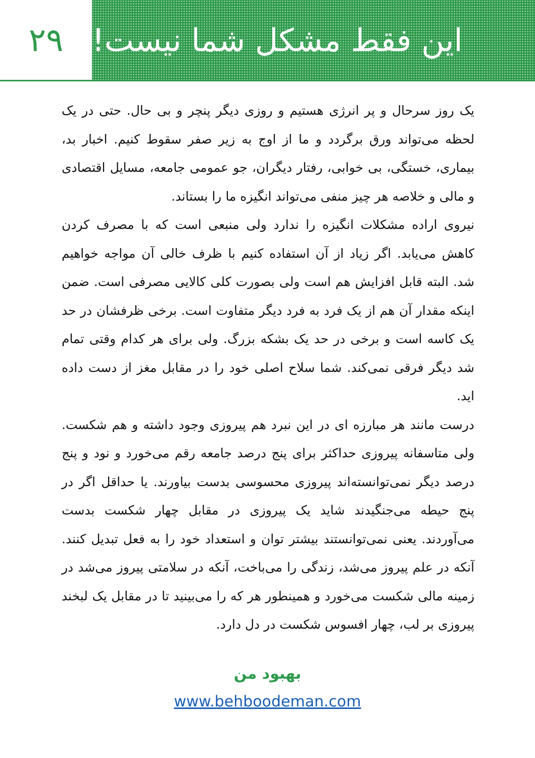۲۹ این فقط مشکل شما نیست!
یک روز سرحال و پر انرژی هستیم و روزی دیگر پنچر و بی حال. حتی در یک لحظه می‌تواند ورق برگردد و ما از اوج به زیر صفر سقوط کنیم. اخبار بد، بیماری، خستگی، بی خوابی، رفتار دیگران، جو عمومی جامعه، مسایل اقتصادی و مالی و خلاصه هر چیز منفی می‌تواند انگیزه ما را بستاند.
نیروی اراده مشکلات انگیزه را ندارد ولی منبعی است که با مصرف کردن کاهش می‌یابد. اگر زیاد از آن استفاده کنیم با ظرف خالی آن مواجه خواهیم شد. البته قابل افزایش هم است ولی بصورت کلی کالایی مصرفی است. ضمن اینکه مقدار آن هم از یک فرد به فرد دیگر متفاوت است. برخی ظرفشان در حد یک کاسه است و برخی در حد یک بشکه بزرگ. ولی برای هر کدام وقتی تمام شد دیگر فرقی نمی‌کند. شما سلاح اصلی خود را در مقابل مغز از دست داده اید.
درست مانند هر مبارزه ای در این نبرد هم پیروزی وجود داشته و هم شکست. ولی متاسفانه پیروزی حداکثر برای پنج درصد جامعه رقم می‌خورد و نود و پنج درصد دیگر نمی‌توانسته‌اند پیروزی محسوسی بدست بیاورند. یا حداقل اگر در پنج حیطه می‌جنگیدند شاید یک پیروزی در مقابل چهار شکست بدست می‌آوردند. یعنی نمی‌توانستند بیشتر توان و استعداد خود را به فعل تبدیل کنند. آنکه در علم پیروز می‌شد، زندگی را می‌باخت، آنکه در سلامتی پیروز می‌شد در زمینه مالی شکست می‌خورد و همینطور هر که را می‌بینید تا در مقابل یک لبخند پیروزی بر لب، چهار افسوس شکست در دل دارد.
بهبود من
www.behboodeman.com